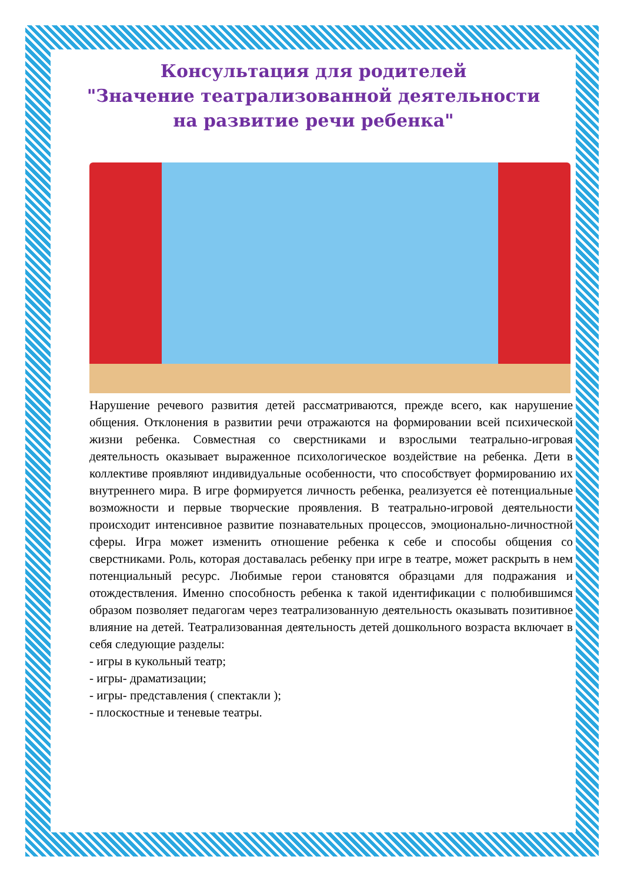Консультация для родителей
"Значение театрализованной деятельности
на развитие речи ребенка"
Нарушение речевого развития детей рассматриваются, прежде всего, как нарушение общения. Отклонения в развитии речи отражаются на формировании всей психической жизни ребенка. Совместная со сверстниками и взрослыми театрально-игровая деятельность оказывает выраженное психологическое воздействие на ребенка. Дети в коллективе проявляют индивидуальные особенности, что способствует формированию их внутреннего мира. В игре формируется личность ребенка, реализуется eѐ потенциальные возможности и первые творческие проявления. В театрально-игровой деятельности происходит интенсивное развитие познавательных процессов, эмоционально-личностной сферы. Игра может изменить отношение ребенка к себе и способы общения со сверстниками. Роль, которая доставалась ребенку при игре в театре, может раскрыть в нем потенциальный ресурс. Любимые герои становятся образцами для подражания и отождествления. Именно способность ребенка к такой идентификации с полюбившимся образом позволяет педагогам через театрализованную деятельность оказывать позитивное влияние на детей. Театрализованная деятельность детей дошкольного возраста включает в себя следующие разделы:
- игры в кукольный театр;
- игры- драматизации;
- игры- представления ( спектакли );
- плоскостные и теневые театры.